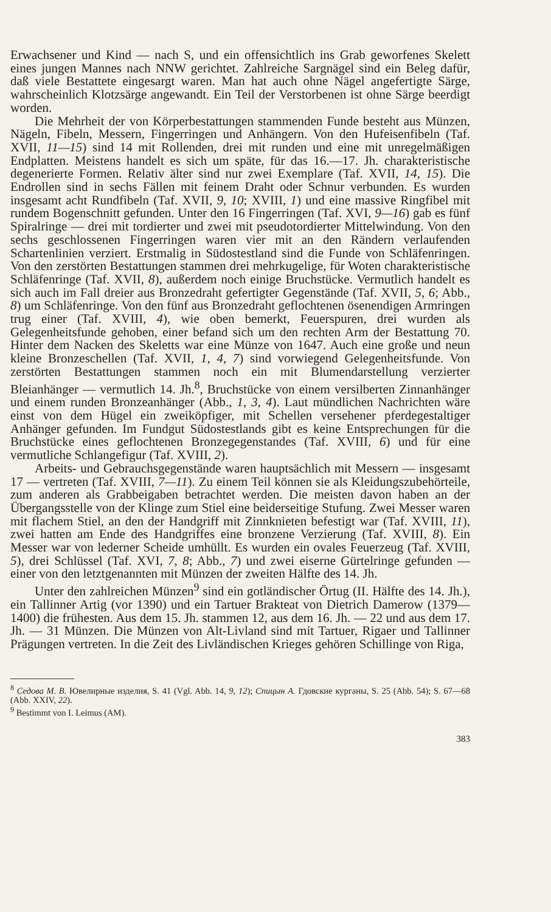Erwachsener und Kind — nach S, und ein offensichtlich ins Grab geworfenes Skelett eines jungen Mannes nach NNW gerichtet. Zahlreiche Sargnägel sind ein Beleg dafür, daß viele Bestattete eingesargt waren. Man hat auch ohne Nägel angefertigte Särge, wahrscheinlich Klotzsärge angewandt. Ein Teil der Verstorbenen ist ohne Särge beerdigt worden.
Die Mehrheit der von Körperbestattungen stammenden Funde besteht aus Münzen, Nägeln, Fibeln, Messern, Fingerringen und Anhängern. Von den Hufeisenfibeln (Taf. XVII, 11—15) sind 14 mit Rollenden, drei mit runden und eine mit unregelmäßigen Endplatten. Meistens handelt es sich um späte, für das 16.—17. Jh. charakteristische degenerierte Formen. Relativ älter sind nur zwei Exemplare (Taf. XVII, 14, 15). Die Endrollen sind in sechs Fällen mit feinem Draht oder Schnur verbunden. Es wurden insgesamt acht Rundfibeln (Taf. XVII, 9, 10; XVIII, 1) und eine massive Ringfibel mit rundem Bogenschnitt gefunden. Unter den 16 Fingerringen (Taf. XVI, 9—16) gab es fünf Spiralringe — drei mit tordierter und zwei mit pseudotordierter Mittelwindung. Von den sechs geschlossenen Fingerringen waren vier mit an den Rändern verlaufenden Schartenlinien verziert. Erstmalig in Südostestland sind die Funde von Schläfenringen. Von den zerstörten Bestattungen stammen drei mehrkugelige, für Woten charakteristische Schläfenringe (Taf. XVII, 8), außerdem noch einige Bruchstücke. Vermutlich handelt es sich auch im Fall dreier aus Bronzedraht gefertigter Gegenstände (Taf. XVII, 5, 6; Abb., 8) um Schläfenringe. Von den fünf aus Bronzedraht geflochtenen ösenendigen Armringen trug einer (Taf. XVIII, 4), wie oben bemerkt, Feuerspuren, drei wurden als Gelegenheitsfunde gehoben, einer befand sich um den rechten Arm der Bestattung 70. Hinter dem Nacken des Skeletts war eine Münze von 1647. Auch eine große und neun kleine Bronzeschellen (Taf. XVII, 1, 4, 7) sind vorwiegend Gelegenheitsfunde. Von zerstörten Bestattungen stammen noch ein mit Blumendarstellung verzierter Bleianhänger — vermutlich 14. Jh.<sup>8</sup>, Bruchstücke von einem versilberten Zinnanhänger und einem runden Bronzeanhänger (Abb., 1, 3, 4). Laut mündlichen Nachrichten wäre einst von dem Hügel ein zweiköpfiger, mit Schellen versehener pferdegestaltiger Anhänger gefunden. Im Fundgut Südostestlands gibt es keine Entsprechungen für die Bruchstücke eines geflochtenen Bronzegegenstandes (Taf. XVIII, 6) und für eine vermutliche Schlangefigur (Taf. XVIII, 2).
Arbeits- und Gebrauchsgegenstände waren hauptsächlich mit Messern — insgesamt 17 — vertreten (Taf. XVIII, 7—11). Zu einem Teil können sie als Kleidungszubehörteile, zum anderen als Grabbeigaben betrachtet werden. Die meisten davon haben an der Übergangsstelle von der Klinge zum Stiel eine beiderseitige Stufung. Zwei Messer waren mit flachem Stiel, an den der Handgriff mit Zinnknieten befestigt war (Taf. XVIII, 11), zwei hatten am Ende des Handgriffes eine bronzene Verzierung (Taf. XVIII, 8). Ein Messer war von lederner Scheide umhüllt. Es wurden ein ovales Feuerzeug (Taf. XVIII, 5), drei Schlüssel (Taf. XVI, 7, 8; Abb., 7) und zwei eiserne Gürtelringe gefunden — einer von den letztgenannten mit Münzen der zweiten Hälfte des 14. Jh.
Unter den zahlreichen Münzen<sup>9</sup> sind ein gotländischer Örtug (II. Hälfte des 14. Jh.), ein Tallinner Artig (vor 1390) und ein Tartuer Brakteat von Dietrich Damerow (1379—1400) die frühesten. Aus dem 15. Jh. stammen 12, aus dem 16. Jh. — 22 und aus dem 17. Jh. — 31 Münzen. Die Münzen von Alt-Livland sind mit Tartuer, Rigaer und Tallinner Prägungen vertreten. In die Zeit des Livländischen Krieges gehören Schillinge von Riga,
<sup>8</sup> Седова М. В. Ювелирные изделия, S. 41 (Vgl. Abb. 14, 9, 12); Спицын А. Гдовские курганы, S. 25 (Abb. 54); S. 67—68 (Abb. XXIV, 22).
<sup>9</sup> Bestimmt von I. Leimus (AM).
383